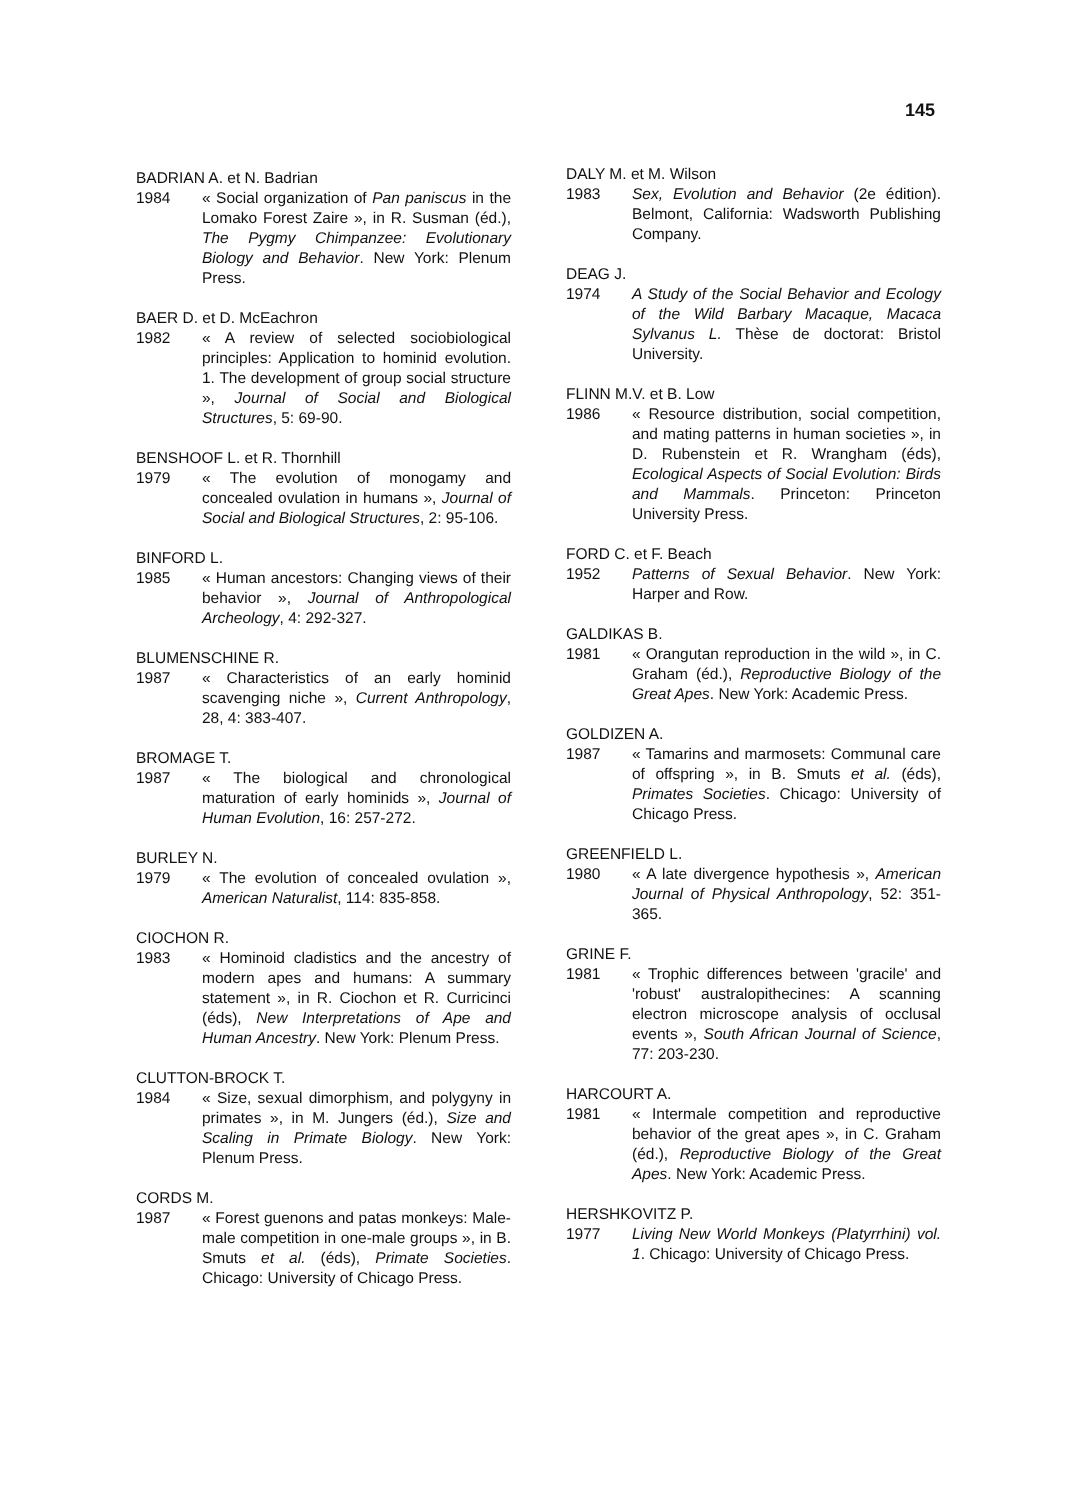145
BADRIAN A. et N. Badrian
1984 « Social organization of Pan paniscus in the Lomako Forest Zaire », in R. Susman (éd.), The Pygmy Chimpanzee: Evolutionary Biology and Behavior. New York: Plenum Press.
BAER D. et D. McEachron
1982 « A review of selected sociobiological principles: Application to hominid evolution. 1. The development of group social structure », Journal of Social and Biological Structures, 5: 69-90.
BENSHOOF L. et R. Thornhill
1979 « The evolution of monogamy and concealed ovulation in humans », Journal of Social and Biological Structures, 2: 95-106.
BINFORD L.
1985 « Human ancestors: Changing views of their behavior », Journal of Anthropological Archeology, 4: 292-327.
BLUMENSCHINE R.
1987 « Characteristics of an early hominid scavenging niche », Current Anthropology, 28, 4: 383-407.
BROMAGE T.
1987 « The biological and chronological maturation of early hominids », Journal of Human Evolution, 16: 257-272.
BURLEY N.
1979 « The evolution of concealed ovulation », American Naturalist, 114: 835-858.
CIOCHON R.
1983 « Hominoid cladistics and the ancestry of modern apes and humans: A summary statement », in R. Ciochon et R. Curricinci (éds), New Interpretations of Ape and Human Ancestry. New York: Plenum Press.
CLUTTON-BROCK T.
1984 « Size, sexual dimorphism, and polygyny in primates », in M. Jungers (éd.), Size and Scaling in Primate Biology. New York: Plenum Press.
CORDS M.
1987 « Forest guenons and patas monkeys: Male-male competition in one-male groups », in B. Smuts et al. (éds), Primate Societies. Chicago: University of Chicago Press.
DALY M. et M. Wilson
1983 Sex, Evolution and Behavior (2e édition). Belmont, California: Wadsworth Publishing Company.
DEAG J.
1974 A Study of the Social Behavior and Ecology of the Wild Barbary Macaque, Macaca Sylvanus L. Thèse de doctorat: Bristol University.
FLINN M.V. et B. Low
1986 « Resource distribution, social competition, and mating patterns in human societies », in D. Rubenstein et R. Wrangham (éds), Ecological Aspects of Social Evolution: Birds and Mammals. Princeton: Princeton University Press.
FORD C. et F. Beach
1952 Patterns of Sexual Behavior. New York: Harper and Row.
GALDIKAS B.
1981 « Orangutan reproduction in the wild », in C. Graham (éd.), Reproductive Biology of the Great Apes. New York: Academic Press.
GOLDIZEN A.
1987 « Tamarins and marmosets: Communal care of offspring », in B. Smuts et al. (éds), Primates Societies. Chicago: University of Chicago Press.
GREENFIELD L.
1980 « A late divergence hypothesis », American Journal of Physical Anthropology, 52: 351-365.
GRINE F.
1981 « Trophic differences between 'gracile' and 'robust' australopithecines: A scanning electron microscope analysis of occlusal events », South African Journal of Science, 77: 203-230.
HARCOURT A.
1981 « Intermale competition and reproductive behavior of the great apes », in C. Graham (éd.), Reproductive Biology of the Great Apes. New York: Academic Press.
HERSHKOVITZ P.
1977 Living New World Monkeys (Platyrrhini) vol. 1. Chicago: University of Chicago Press.